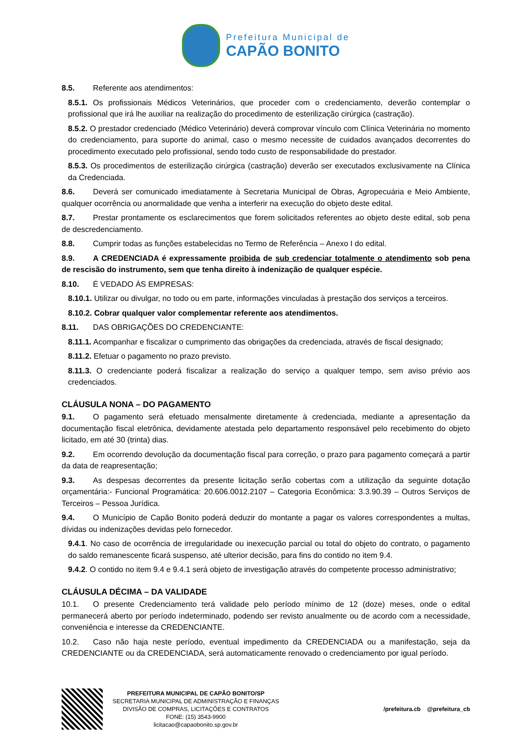Prefeitura Municipal de
CAPÃO BONITO
8.5. Referente aos atendimentos:
8.5.1. Os profissionais Médicos Veterinários, que proceder com o credenciamento, deverão contemplar o profissional que irá lhe auxiliar na realização do procedimento de esterilização cirúrgica (castração).
8.5.2. O prestador credenciado (Médico Veterinário) deverá comprovar vínculo com Clínica Veterinária no momento do credenciamento, para suporte do animal, caso o mesmo necessite de cuidados avançados decorrentes do procedimento executado pelo profissional, sendo todo custo de responsabilidade do prestador.
8.5.3. Os procedimentos de esterilização cirúrgica (castração) deverão ser executados exclusivamente na Clínica da Credenciada.
8.6. Deverá ser comunicado imediatamente à Secretaria Municipal de Obras, Agropecuária e Meio Ambiente, qualquer ocorrência ou anormalidade que venha a interferir na execução do objeto deste edital.
8.7. Prestar prontamente os esclarecimentos que forem solicitados referentes ao objeto deste edital, sob pena de descredenciamento.
8.8. Cumprir todas as funções estabelecidas no Termo de Referência – Anexo I do edital.
8.9. A CREDENCIADA é expressamente proibida de sub credenciar totalmente o atendimento sob pena de rescisão do instrumento, sem que tenha direito à indenização de qualquer espécie.
8.10. É VEDADO ÀS EMPRESAS:
8.10.1. Utilizar ou divulgar, no todo ou em parte, informações vinculadas à prestação dos serviços a terceiros.
8.10.2. Cobrar qualquer valor complementar referente aos atendimentos.
8.11. DAS OBRIGAÇÕES DO CREDENCIANTE:
8.11.1. Acompanhar e fiscalizar o cumprimento das obrigações da credenciada, através de fiscal designado;
8.11.2. Efetuar o pagamento no prazo previsto.
8.11.3. O credenciante poderá fiscalizar a realização do serviço a qualquer tempo, sem aviso prévio aos credenciados.
CLÁUSULA NONA – DO PAGAMENTO
9.1. O pagamento será efetuado mensalmente diretamente à credenciada, mediante a apresentação da documentação fiscal eletrônica, devidamente atestada pelo departamento responsável pelo recebimento do objeto licitado, em até 30 (trinta) dias.
9.2. Em ocorrendo devolução da documentação fiscal para correção, o prazo para pagamento começará a partir da data de reapresentação;
9.3. As despesas decorrentes da presente licitação serão cobertas com a utilização da seguinte dotação orçamentária:- Funcional Programática: 20.606.0012.2107 – Categoria Econômica: 3.3.90.39 – Outros Serviços de Terceiros – Pessoa Jurídica.
9.4. O Município de Capão Bonito poderá deduzir do montante a pagar os valores correspondentes a multas, dívidas ou indenizações devidas pelo fornecedor.
9.4.1. No caso de ocorrência de irregularidade ou inexecução parcial ou total do objeto do contrato, o pagamento do saldo remanescente ficará suspenso, até ulterior decisão, para fins do contido no item 9.4.
9.4.2. O contido no item 9.4 e 9.4.1 será objeto de investigação através do competente processo administrativo;
CLÁUSULA DÉCIMA – DA VALIDADE
10.1. O presente Credenciamento terá validade pelo período mínimo de 12 (doze) meses, onde o edital permanecerá aberto por período indeterminado, podendo ser revisto anualmente ou de acordo com a necessidade, conveniência e interesse da CREDENCIANTE.
10.2. Caso não haja neste período, eventual impedimento da CREDENCIADA ou a manifestação, seja da CREDENCIANTE ou da CREDENCIADA, será automaticamente renovado o credenciamento por igual período.
PREFEITURA MUNICIPAL DE CAPÃO BONITO/SP
SECRETARIA MUNICIPAL DE ADMINISTRAÇÃO E FINANÇAS
DIVISÃO DE COMPRAS, LICITAÇÕES E CONTRATOS
FONE: (15) 3543-9900
licitacao@capaobonito.sp.gov.br
/prefeitura.cb @prefeitura_cb